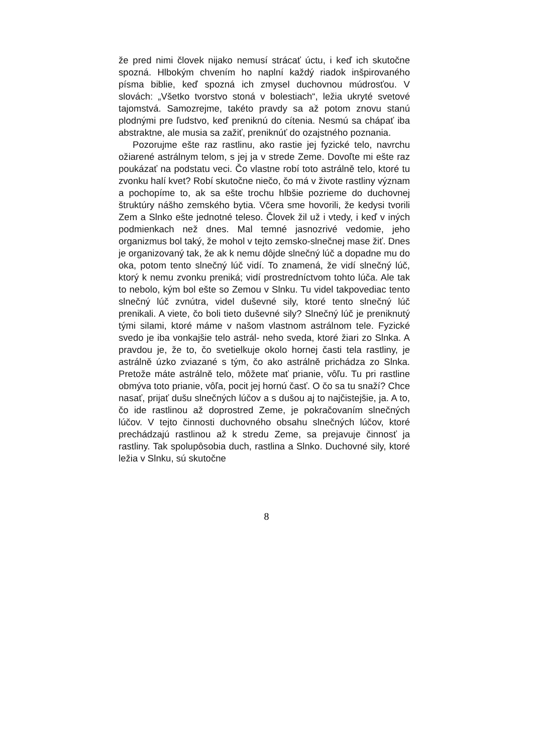že pred nimi človek nijako nemusí strácať úctu, i keď ich skutočne spozná. Hlbokým chvením ho naplní každý riadok inšpirovaného písma biblie, keď spozná ich zmysel duchovnou múdrosťou. V slovách: „Všetko tvorstvo stoná v bolestiach“, ležia ukryté svetové tajomstvá. Samozrejme, takéto pravdy sa až potom znovu stanú plodnými pre ľudstvo, keď preniknú do cítenia. Nesmú sa chápať iba abstraktne, ale musia sa zažiť, preniknúť do ozajstného poznania.
Pozorujme ešte raz rastlinu, ako rastie jej fyzické telo, navrchu ožiarené astrálnym telom, s jej ja v strede Zeme. Dovoľte mi ešte raz poukázať na podstatu veci. Čo vlastne robí toto astrálně telo, ktoré tu zvonku halí kvet? Robí skutočne niečo, čo má v živote rastliny význam a pochopíme to, ak sa ešte trochu hlbšie pozrieme do duchovnej štruktúry nášho zemského bytia. Včera sme hovorili, že kedysi tvorili Zem a Slnko ešte jednotné teleso. Človek žil už i vtedy, i keď v iných podmienkach než dnes. Mal temné jasnozrivé vedomie, jeho organizmus bol taký, že mohol v tejto zemsko-slnečnej mase žiť. Dnes je organizovaný tak, že ak k nemu dôjde slnečný lúč a dopadne mu do oka, potom tento slnečný lúč vidí. To znamená, že vidí slnečný lúč, ktorý k nemu zvonku preniká; vidí prostredníctvom tohto lúča. Ale tak to nebolo, kým bol ešte so Zemou v Slnku. Tu videl takpovediac tento slnečný lúč zvnútra, videl duševné sily, ktoré tento slnečný lúč prenikali. A viete, čo boli tieto duševné sily? Slnečný lúč je preniknutý tými silami, ktoré máme v našom vlastnom astrálnom tele. Fyzické svedo je iba vonkajšie telo astrál- neho sveda, ktoré žiari zo Slnka. A pravdou je, že to, čo svetielkuje okolo hornej časti tela rastliny, je astrálně úzko zviazané s tým, čo ako astrálně prichádza zo Slnka. Pretože máte astrálně telo, môžete mať prianie, vôľu. Tu pri rastline obmýva toto prianie, vôľa, pocit jej hornú časť. O čo sa tu snaží? Chce nasať, prijať dušu slnečných lúčov a s dušou aj to najčistejšie, ja. A to, čo ide rastlinou až doprostred Zeme, je pokračovaním slnečných lúčov. V tejto činnosti duchovného obsahu slnečných lúčov, ktoré prechádzajú rastlinou až k stredu Zeme, sa prejavuje činnosť ja rastliny. Tak spolupôsobia duch, rastlina a Slnko. Duchovné sily, ktoré ležia v Slnku, sú skutočne
8